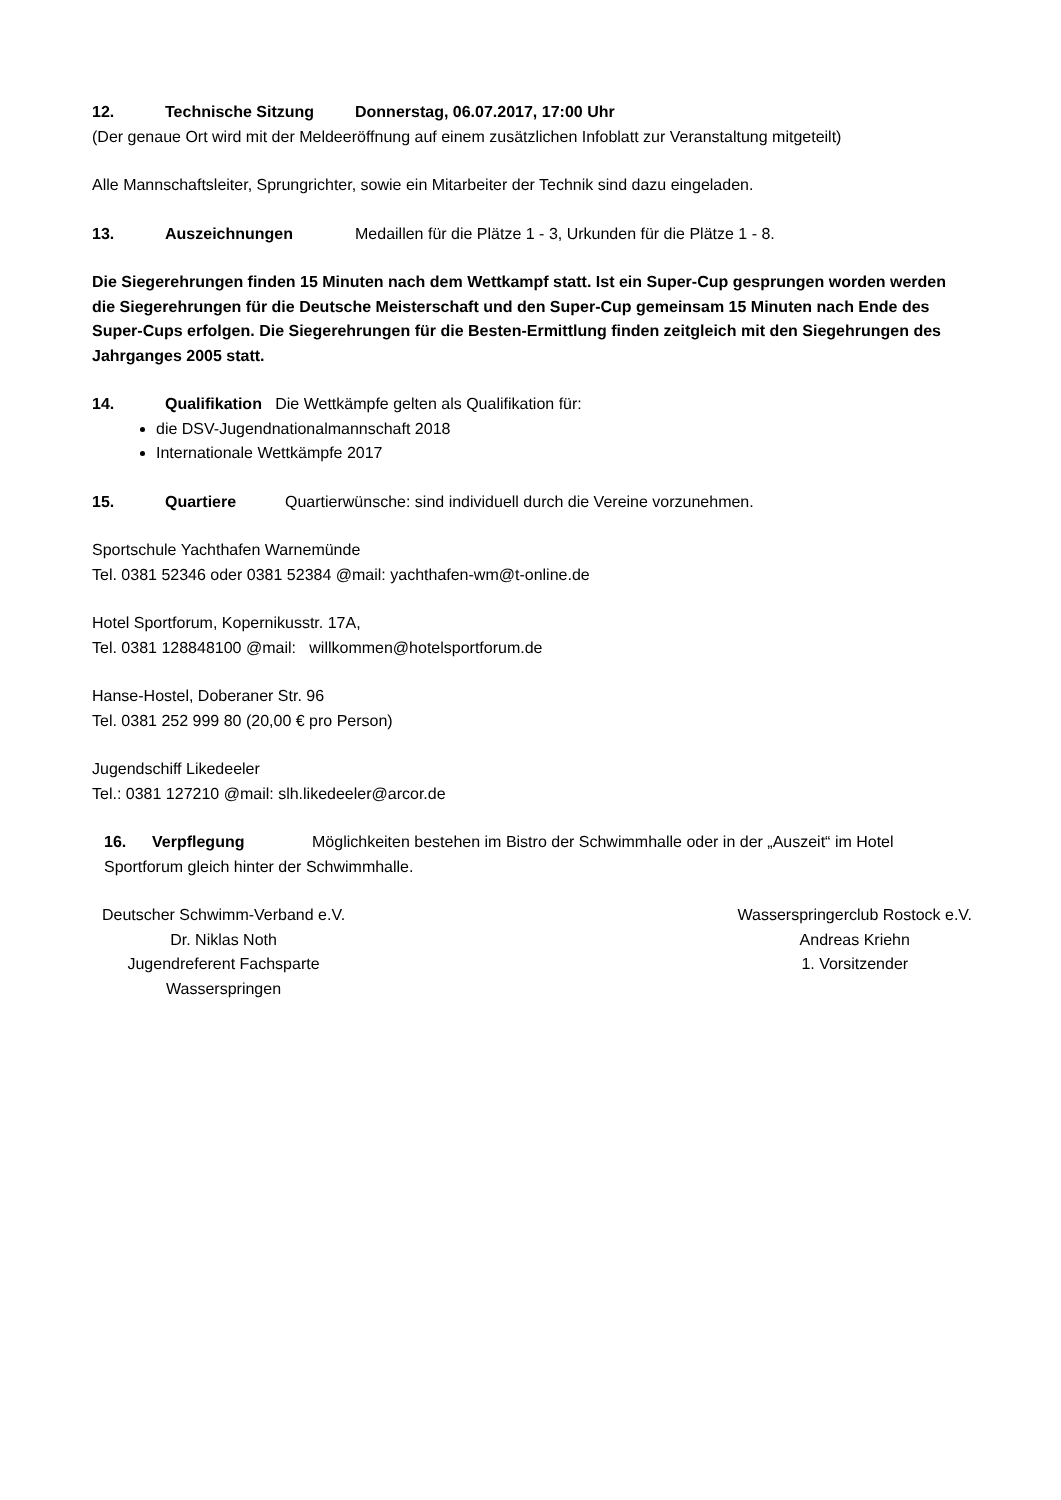12. Technische Sitzung Donnerstag, 06.07.2017, 17:00 Uhr
(Der genaue Ort wird mit der Meldeeröffnung auf einem zusätzlichen Infoblatt zur Veranstaltung mitgeteilt)
Alle Mannschaftsleiter, Sprungrichter, sowie ein Mitarbeiter der Technik sind dazu eingeladen.
13. Auszeichnungen Medaillen für die Plätze 1 - 3, Urkunden für die Plätze 1 - 8.
Die Siegerehrungen finden 15 Minuten nach dem Wettkampf statt. Ist ein Super-Cup gesprungen worden werden die Siegerehrungen für die Deutsche Meisterschaft und den Super-Cup gemeinsam 15 Minuten nach Ende des Super-Cups erfolgen. Die Siegerehrungen für die Besten-Ermittlung finden zeitgleich mit den Siegehrungen des Jahrganges 2005 statt.
14. Qualifikation Die Wettkämpfe gelten als Qualifikation für:
die DSV-Jugendnationalmannschaft 2018
Internationale Wettkämpfe 2017
15. Quartiere Quartierwünsche: sind individuell durch die Vereine vorzunehmen.
Sportschule Yachthafen Warnemünde
Tel. 0381 52346 oder 0381 52384 @mail: yachthafen-wm@t-online.de
Hotel Sportforum, Kopernikusstr. 17A,
Tel. 0381 128848100 @mail: willkommen@hotelsportforum.de
Hanse-Hostel, Doberaner Str. 96
Tel. 0381 252 999 80 (20,00 € pro Person)
Jugendschiff Likedeeler
Tel.: 0381 127210 @mail: slh.likedeeler@arcor.de
16. Verpflegung Möglichkeiten bestehen im Bistro der Schwimmhalle oder in der „Auszeit“ im Hotel Sportforum gleich hinter der Schwimmhalle.
Deutscher Schwimm-Verband e.V.
Dr. Niklas Noth
Jugendreferent Fachsparte
Wasserspringen
Wasserspringerclub Rostock e.V.
Andreas Kriehn
1. Vorsitzender